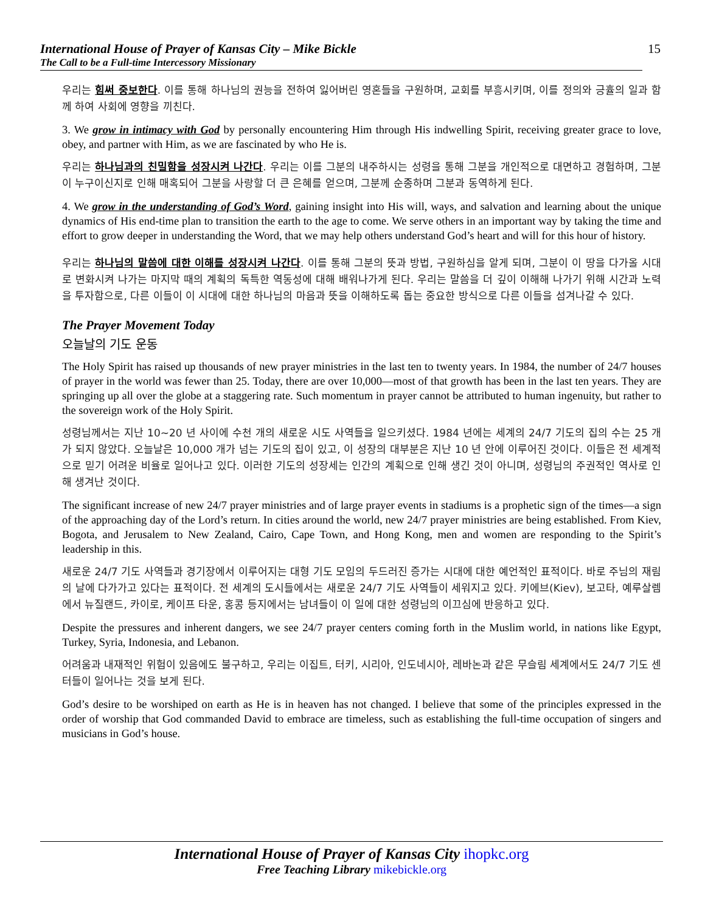International House of Prayer of Kansas City – Mike Bickle
The Call to be a Full-time Intercessory Missionary
15
우리는 힘써 중보한다. 이를 통해 하나님의 권능을 전하여 잃어버린 영혼들을 구원하며, 교회를 부흥시키며, 이를 정의와 긍휼의 일과 함께 하여 사회에 영향을 끼친다.
3. We grow in intimacy with God by personally encountering Him through His indwelling Spirit, receiving greater grace to love, obey, and partner with Him, as we are fascinated by who He is.
우리는 하나님과의 친밀함을 성장시켜 나간다. 우리는 이를 그분의 내주하시는 성령을 통해 그분을 개인적으로 대면하고 경험하며, 그분이 누구이신지로 인해 매혹되어 그분을 사랑할 더 큰 은혜를 얻으며, 그분께 순종하며 그분과 동역하게 된다.
4. We grow in the understanding of God’s Word, gaining insight into His will, ways, and salvation and learning about the unique dynamics of His end-time plan to transition the earth to the age to come. We serve others in an important way by taking the time and effort to grow deeper in understanding the Word, that we may help others understand God’s heart and will for this hour of history.
우리는 하나님의 말씀에 대한 이해를 성장시켜 나간다. 이를 통해 그분의 뜻과 방법, 구원하심을 알게 되며, 그분이 이 땅을 다가올 시대로 변화시켜 나가는 마지막 때의 계획의 독특한 역동성에 대해 배워나가게 된다. 우리는 말씀을 더 깊이 이해해 나가기 위해 시간과 노력을 투자함으로, 다른 이들이 이 시대에 대한 하나님의 마음과 뜻을 이해하도록 돕는 중요한 방식으로 다른 이들을 섬겨나갈 수 있다.
The Prayer Movement Today
오늘날의 기도 운동
The Holy Spirit has raised up thousands of new prayer ministries in the last ten to twenty years. In 1984, the number of 24/7 houses of prayer in the world was fewer than 25. Today, there are over 10,000—most of that growth has been in the last ten years. They are springing up all over the globe at a staggering rate. Such momentum in prayer cannot be attributed to human ingenuity, but rather to the sovereign work of the Holy Spirit.
성령님께서는 지난 10~20 년 사이에 수천 개의 새로운 시도 사역들을 일으키셨다. 1984 년에는 세계의 24/7 기도의 집의 수는 25 개가 되지 않았다. 오늘날은 10,000 개가 넘는 기도의 집이 있고, 이 성장의 대부분은 지난 10 년 안에 이루어진 것이다. 이들은 전 세계적으로 믿기 어려운 비율로 일어나고 있다. 이러한 기도의 성장세는 인간의 계획으로 인해 생긴 것이 아니며, 성령님의 주권적인 역사로 인해 생겨난 것이다.
The significant increase of new 24/7 prayer ministries and of large prayer events in stadiums is a prophetic sign of the times—a sign of the approaching day of the Lord’s return. In cities around the world, new 24/7 prayer ministries are being established. From Kiev, Bogota, and Jerusalem to New Zealand, Cairo, Cape Town, and Hong Kong, men and women are responding to the Spirit’s leadership in this.
새로운 24/7 기도 사역들과 경기장에서 이루어지는 대형 기도 모임의 두드러진 증가는 시대에 대한 예언적인 표적이다. 바로 주님의 재림의 날에 다가가고 있다는 표적이다. 전 세계의 도시들에서는 새로운 24/7 기도 사역들이 세워지고 있다. 키에브(Kiev), 보고타, 예루살렘에서 뉴질랜드, 카이로, 케이프 타운, 홍콩 등지에서는 남녀들이 이 일에 대한 성령님의 이끄심에 반응하고 있다.
Despite the pressures and inherent dangers, we see 24/7 prayer centers coming forth in the Muslim world, in nations like Egypt, Turkey, Syria, Indonesia, and Lebanon.
어려움과 내재적인 위험이 있음에도 불구하고, 우리는 이집트, 터키, 시리아, 인도네시아, 레바논과 같은 무슬림 세계에서도 24/7 기도 센터들이 일어나는 것을 보게 된다.
God’s desire to be worshiped on earth as He is in heaven has not changed. I believe that some of the principles expressed in the order of worship that God commanded David to embrace are timeless, such as establishing the full-time occupation of singers and musicians in God’s house.
International House of Prayer of Kansas City ihopkc.org
Free Teaching Library mikebickle.org